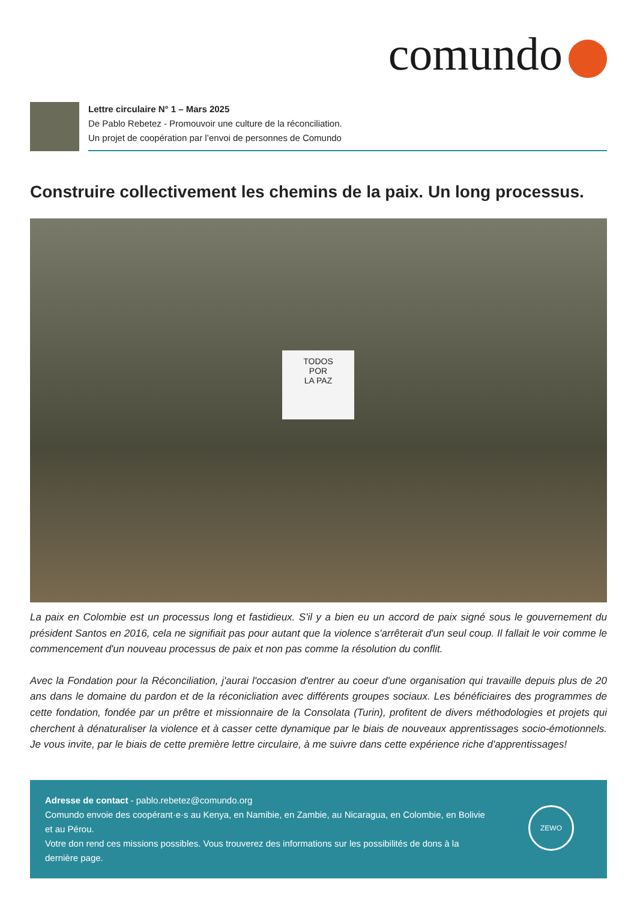comundo
Lettre circulaire N° 1 – Mars 2025
De Pablo Rebetez - Promouvoir une culture de la réconciliation.
Un projet de coopération par l’envoi de personnes de Comundo
Construire collectivement les chemins de la paix. Un long processus.
TODOS
POR
LA PAZ
La paix en Colombie est un processus long et fastidieux. S'il y a bien eu un accord de paix signé sous le gouvernement du président Santos en 2016, cela ne signifiait pas pour autant que la violence s'arrêterait d'un seul coup. Il fallait le voir comme le commencement d'un nouveau processus de paix et non pas comme la résolution du conflit.
Avec la Fondation pour la Réconciliation, j'aurai l'occasion d'entrer au coeur d'une organisation qui travaille depuis plus de 20 ans dans le domaine du pardon et de la réconicliation avec différents groupes sociaux. Les bénéficiaires des programmes de cette fondation, fondée par un prêtre et missionnaire de la Consolata (Turin), profitent de divers méthodologies et projets qui cherchent à dénaturaliser la violence et à casser cette dynamique par le biais de nouveaux apprentissages socio-émotionnels. Je vous invite, par le biais de cette première lettre circulaire, à me suivre dans cette expérience riche d'apprentissages!
Adresse de contact - pablo.rebetez@comundo.org
Comundo envoie des coopérant·e·s au Kenya, en Namibie, en Zambie, au Nicaragua, en Colombie, en Bolivie et au Pérou.
Votre don rend ces missions possibles. Vous trouverez des informations sur les possibilités de dons à la dernière page.
ZEWO